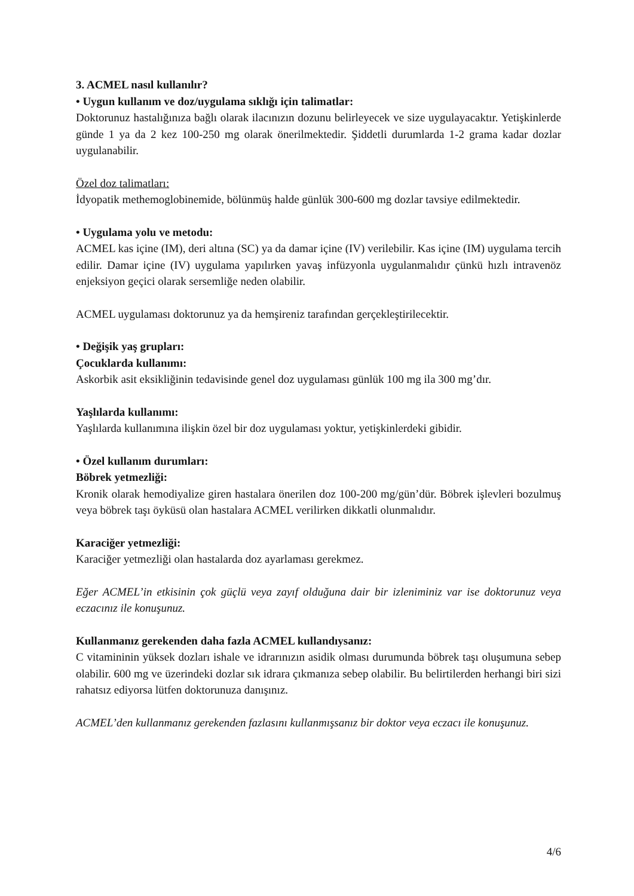3. ACMEL nasıl kullanılır?
• Uygun kullanım ve doz/uygulama sıklığı için talimatlar:
Doktorunuz hastalığınıza bağlı olarak ilacınızın dozunu belirleyecek ve size uygulayacaktır. Yetişkinlerde günde 1 ya da 2 kez 100-250 mg olarak önerilmektedir. Şiddetli durumlarda 1-2 grama kadar dozlar uygulanabilir.
Özel doz talimatları:
İdyopatik methemoglobinemide, bölünmüş halde günlük 300-600 mg dozlar tavsiye edilmektedir.
• Uygulama yolu ve metodu:
ACMEL kas içine (IM), deri altına (SC) ya da damar içine (IV) verilebilir. Kas içine (IM) uygulama tercih edilir. Damar içine (IV) uygulama yapılırken yavaş infüzyonla uygulanmalıdır çünkü hızlı intravenöz enjeksiyon geçici olarak sersemliğe neden olabilir.
ACMEL uygulaması doktorunuz ya da hemşireniz tarafından gerçekleştirilecektir.
• Değişik yaş grupları:
Çocuklarda kullanımı:
Askorbik asit eksikliğinin tedavisinde genel doz uygulaması günlük 100 mg ila 300 mg’dır.
Yaşlılarda kullanımı:
Yaşlılarda kullanımına ilişkin özel bir doz uygulaması yoktur, yetişkinlerdeki gibidir.
• Özel kullanım durumları:
Böbrek yetmezliği:
Kronik olarak hemodiyalize giren hastalara önerilen doz 100-200 mg/gün’dür. Böbrek işlevleri bozulmuş veya böbrek taşı öyküsü olan hastalara ACMEL verilirken dikkatli olunmalıdır.
Karaciğer yetmezliği:
Karaciğer yetmezliği olan hastalarda doz ayarlaması gerekmez.
Eğer ACMEL’in etkisinin çok güçlü veya zayıf olduğuna dair bir izleniminiz var ise doktorunuz veya eczacınız ile konuşunuz.
Kullanmanız gerekenden daha fazla ACMEL kullandıysanız:
C vitamininin yüksek dozları ishale ve idrarınızın asidik olması durumunda böbrek taşı oluşumuna sebep olabilir. 600 mg ve üzerindeki dozlar sık idrara çıkmanıza sebep olabilir. Bu belirtilerden herhangi biri sizi rahatsız ediyorsa lütfen doktorunuza danışınız.
ACMEL’den kullanmanız gerekenden fazlasını kullanmışsanız bir doktor veya eczacı ile konuşunuz.
4/6